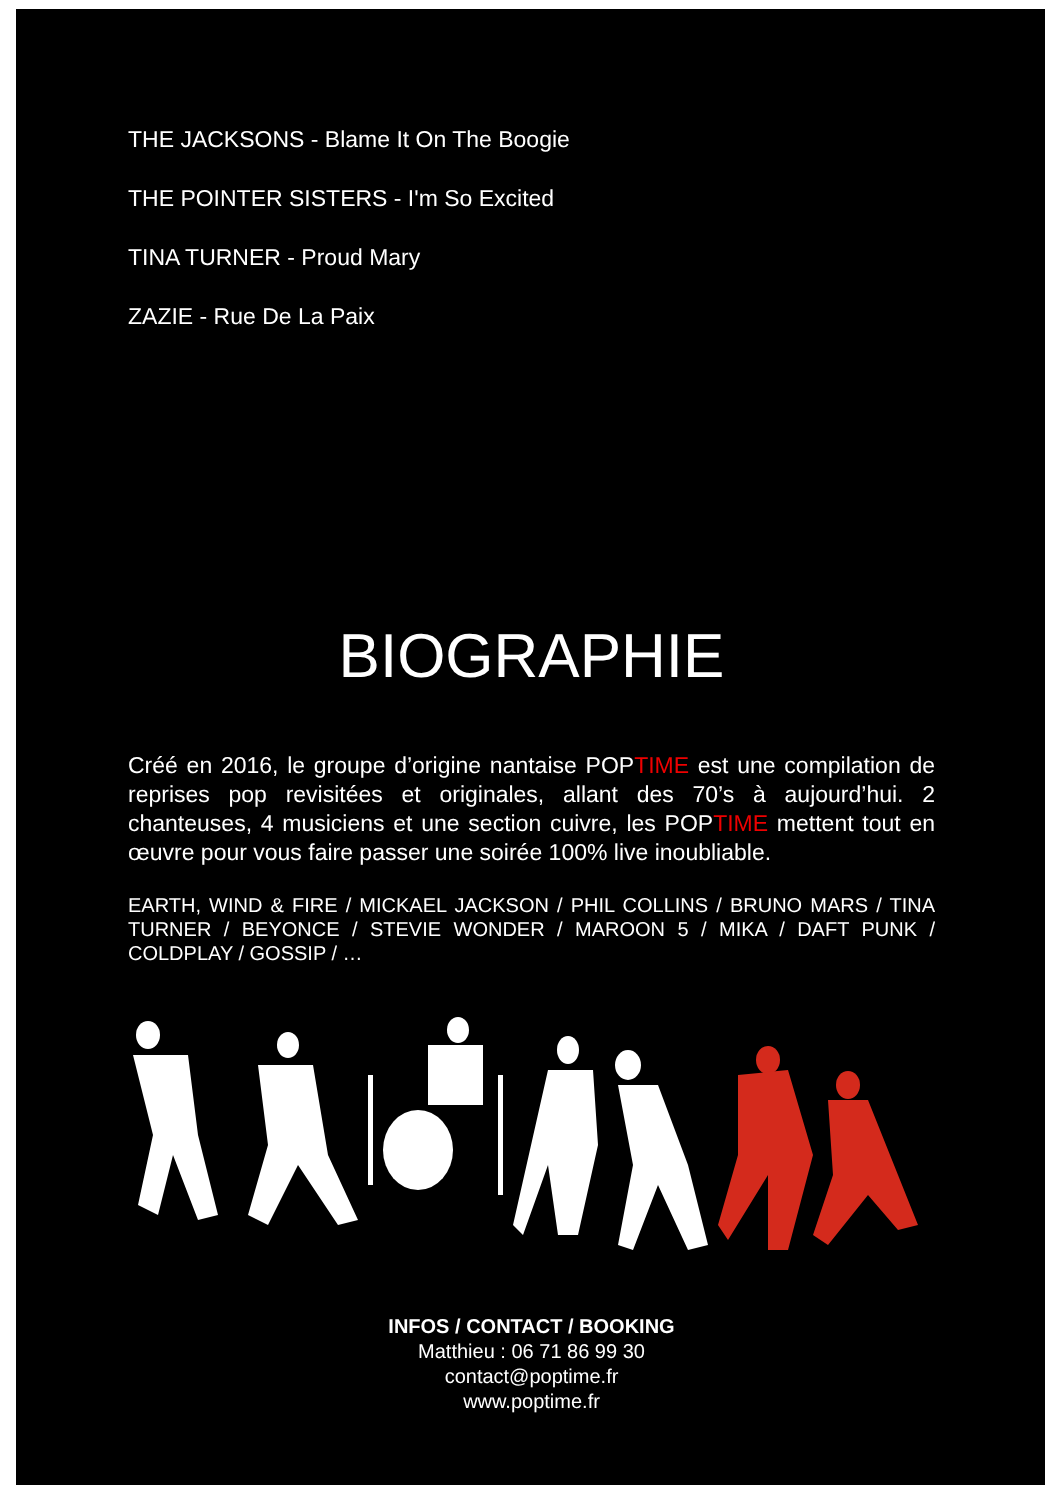THE JACKSONS - Blame It On The Boogie
THE POINTER SISTERS - I'm So Excited
TINA TURNER - Proud Mary
ZAZIE - Rue De La Paix
BIOGRAPHIE
Créé en 2016, le groupe d’origine nantaise POPTIME est une compilation de reprises pop revisitées et originales, allant des 70’s à aujourd’hui. 2 chanteuses, 4 musiciens et une section cuivre, les POPTIME mettent tout en œuvre pour vous faire passer une soirée 100% live inoubliable.
EARTH, WIND & FIRE / MICKAEL JACKSON / PHIL COLLINS / BRUNO MARS / TINA TURNER / BEYONCE / STEVIE WONDER / MAROON 5 / MIKA / DAFT PUNK / COLDPLAY / GOSSIP / …
INFOS / CONTACT / BOOKING
Matthieu : 06 71 86 99 30
contact@poptime.fr
www.poptime.fr